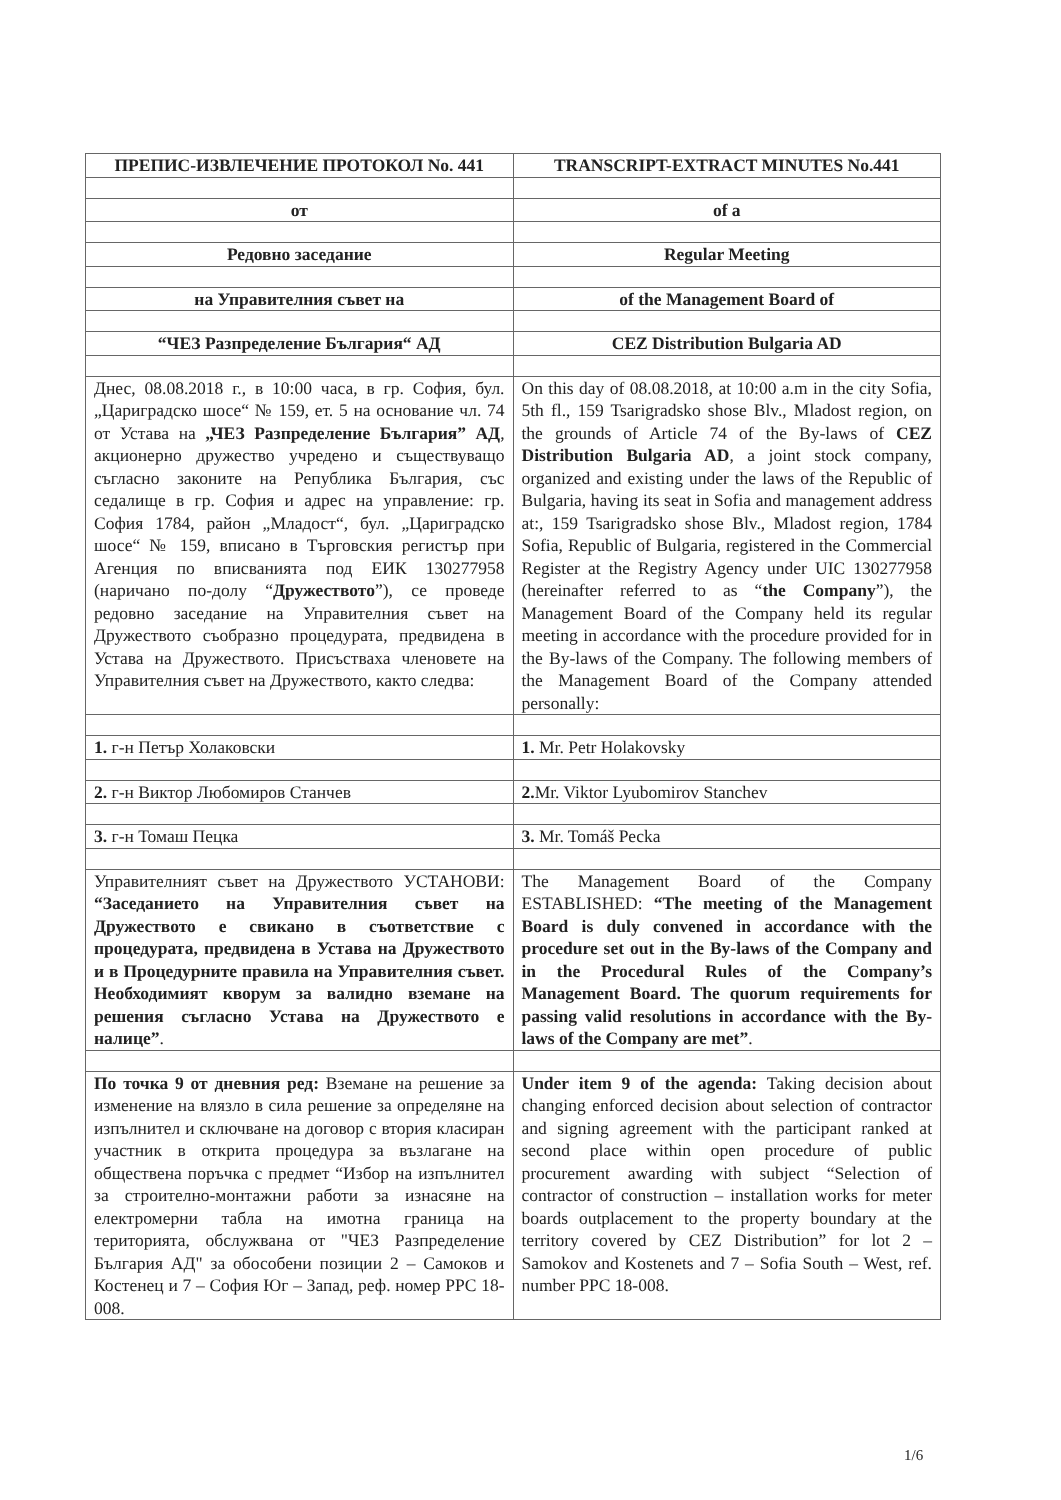| ПРЕПИС-ИЗВЛЕЧЕНИЕ ПРОТОКОЛ No. 441 | TRANSCRIPT-EXTRACT MINUTES No.441 |
| от | of a |
| Редовно заседание | Regular Meeting |
| на Управителния съвет на | of the Management Board of |
| “ЧЕЗ Разпределение България“ АД | CEZ Distribution Bulgaria AD |
| Днес, 08.08.2018 г., в 10:00 часа, в гр. София, бул. „Цариградско шосе“ № 159, ет. 5 на основание чл. 74 от Устава на „ЧЕЗ Разпределение България” АД , акционерно дружество учредено и съществуващо съгласно законите на Република България, със седалище в гр. София и адрес на управление: гр. София 1784, район „Младост“, бул. „Цариградско шосе“ № 159, вписано в Търговския регистър при Агенция по вписванията под ЕИК 130277958 (наричано по-долу “ Дружеството ”), се проведе редовно заседание на Управителния съвет на Дружеството съобразно процедурата, предвидена в Устава на Дружеството. Присъстваха членовете на Управителния съвет на Дружеството, както следва: | On this day of 08.08.2018, at 10:00 a.m in the city Sofia, 5th fl., 159 Tsarigradsko shose Blv., Mladost region, on the grounds of Article 74 of the By-laws of CEZ Distribution Bulgaria AD , a joint stock company, organized and existing under the laws of the Republic of Bulgaria, having its seat in Sofia and management address at:, 159 Tsarigradsko shose Blv., Mladost region, 1784 Sofia, Republic of Bulgaria, registered in the Commercial Register at the Registry Agency under UIC 130277958 (hereinafter referred to as “ the Company ”), the Management Board of the Company held its regular meeting in accordance with the procedure provided for in the By-laws of the Company. The following members of the Management Board of the Company attended personally: |
| 1. г-н Петър Холаковски | 1. Mr. Petr Holakovsky |
| 2. г-н Виктор Любомиров Станчев | 2. Mr. Viktor Lyubomirov Stanchev |
| 3. г-н Томаш Пецка | 3. Mr. Tomáš Pecka |
| Управителният съвет на Дружеството УСТАНОВИ: “Заседанието на Управителния съвет на Дружеството е свикано в съответствие с процедурата, предвидена в Устава на Дружеството и в Процедурните правила на Управителния съвет. Необходимият кворум за валидно вземане на решения съгласно Устава на Дружеството е налице” . | The Management Board of the Company ESTABLISHED: “The meeting of the Management Board is duly convened in accordance with the procedure set out in the By-laws of the Company and in the Procedural Rules of the Company’s Management Board. The quorum requirements for passing valid resolutions in accordance with the By-laws of the Company are met” . |
| По точка 9 от дневния ред: Вземане на решение за изменение на влязло в сила решение за определяне на изпълнител и сключване на договор с втория класиран участник в открита процедура за възлагане на обществена поръчка с предмет “Избор на изпълнител за строително-монтажни работи за изнасяне на електромерни табла на имотна граница на територията, обслужвана от "ЧЕЗ Разпределение България АД" за обособени позиции 2 – Самоков и Костенец и 7 – София Юг – Запад, реф. номер PPC 18-008. | Under item 9 of the agenda: Taking decision about changing enforced decision about selection of contractor and signing agreement with the participant ranked at second place within open procedure of public procurement awarding with subject “Selection of contractor of construction – installation works for meter boards outplacement to the property boundary at the territory covered by CEZ Distribution” for lot 2 – Samokov and Kostenets and 7 – Sofia South – West, ref. number PPC 18-008. |
1/6